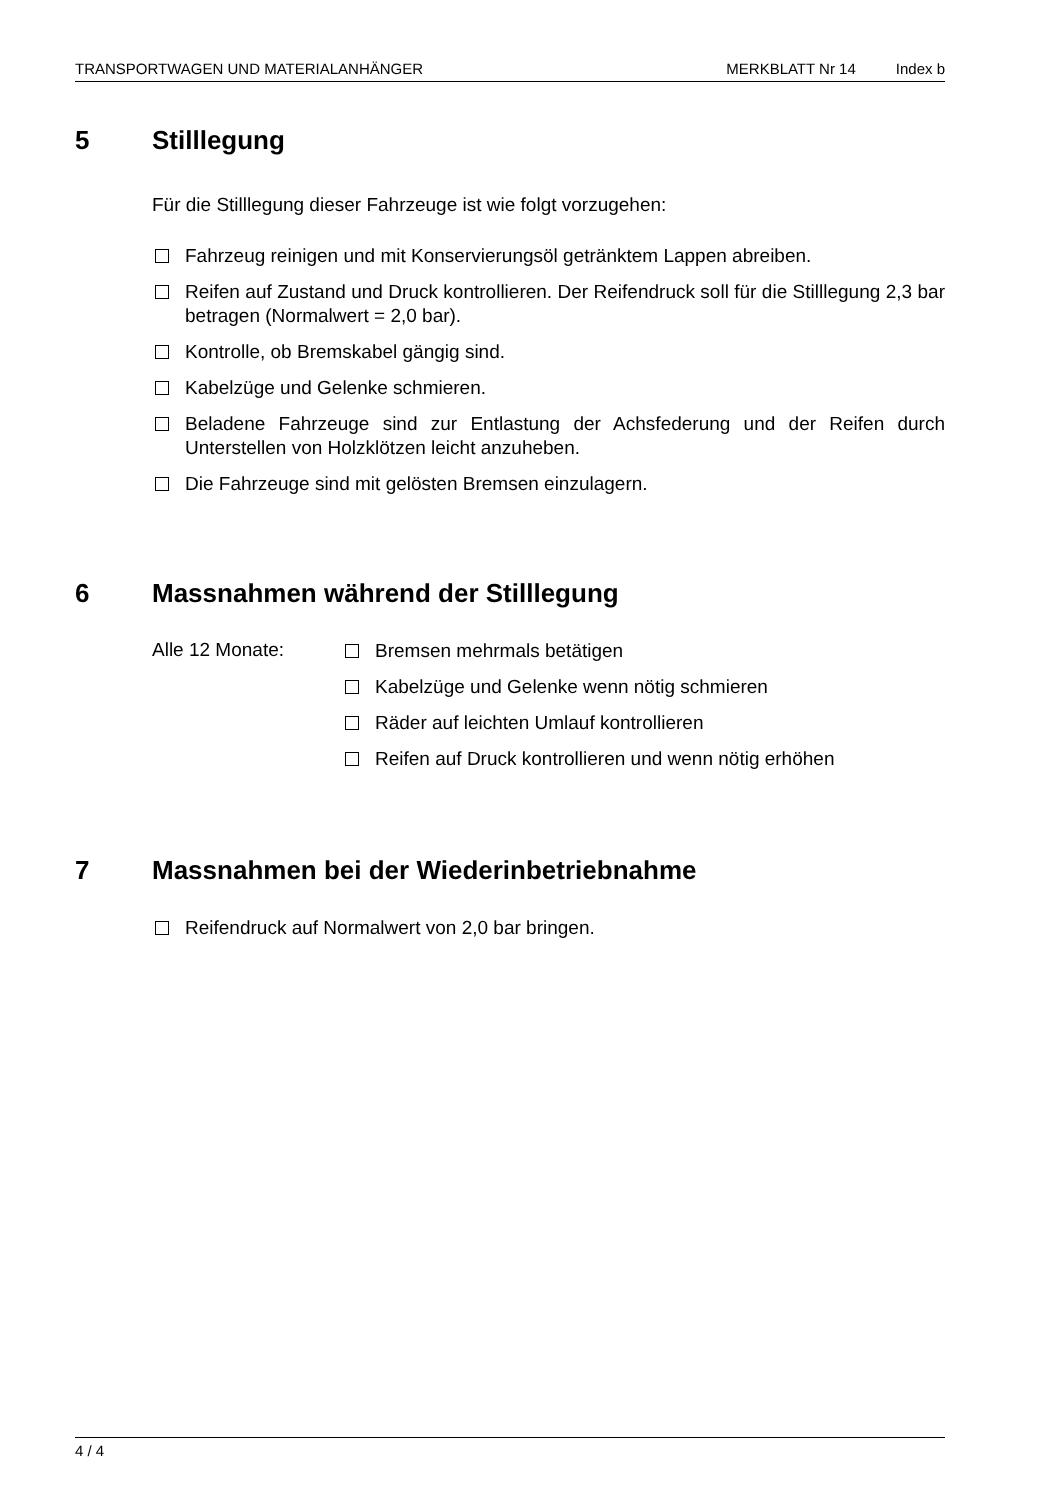TRANSPORTWAGEN UND MATERIALANHÄNGER MERKBLATT Nr 14 Index b
5 Stilllegung
Für die Stilllegung dieser Fahrzeuge ist wie folgt vorzugehen:
Fahrzeug reinigen und mit Konservierungsöl getränktem Lappen abreiben.
Reifen auf Zustand und Druck kontrollieren. Der Reifendruck soll für die Stilllegung 2,3 bar betragen (Normalwert = 2,0 bar).
Kontrolle, ob Bremskabel gängig sind.
Kabelzüge und Gelenke schmieren.
Beladene Fahrzeuge sind zur Entlastung der Achsfederung und der Reifen durch Unterstellen von Holzklötzen leicht anzuheben.
Die Fahrzeuge sind mit gelösten Bremsen einzulagern.
6 Massnahmen während der Stilllegung
Alle 12 Monate:
Bremsen mehrmals betätigen
Kabelzüge und Gelenke wenn nötig schmieren
Räder auf leichten Umlauf kontrollieren
Reifen auf Druck kontrollieren und wenn nötig erhöhen
7 Massnahmen bei der Wiederinbetriebnahme
Reifendruck auf Normalwert von 2,0 bar bringen.
4 / 4